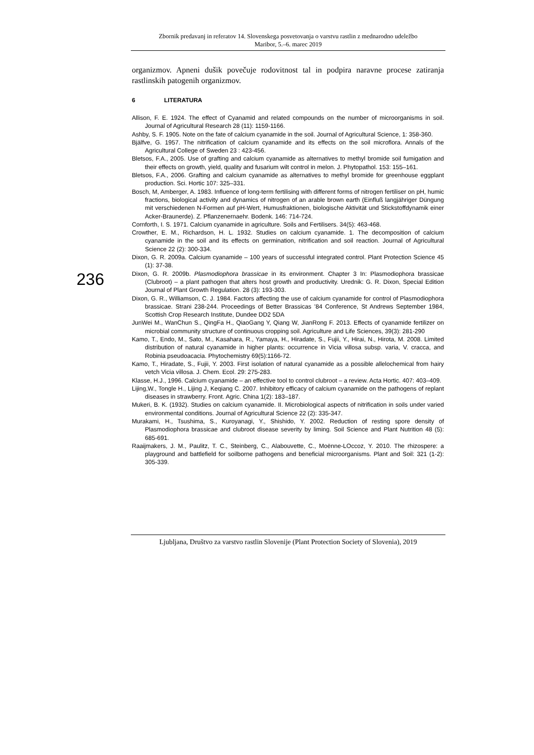Zbornik predavanj in referatov 14. Slovenskega posvetovanja o varstvu rastlin z mednarodno udeležbo
Maribor, 5.–6. marec 2019
organizmov. Apneni dušik povečuje rodovitnost tal in podpira naravne procese zatiranja rastlinskih patogenih organizmov.
6 LITERATURA
Allison, F. E. 1924. The effect of Cyanamid and related compounds on the number of microorganisms in soil. Journal of Agricultural Research 28 (11): 1159-1166.
Ashby, S. F. 1905. Note on the fate of calcium cyanamide in the soil. Journal of Agricultural Science, 1: 358-360.
Bjälfve, G. 1957. The nitrification of calcium cyanamide and its effects on the soil microflora. Annals of the Agricultural College of Sweden 23 : 423-456.
Bletsos, F.A., 2005. Use of grafting and calcium cyanamide as alternatives to methyl bromide soil fumigation and their effects on growth, yield, quality and fusarium wilt control in melon. J. Phytopathol. 153: 155–161.
Bletsos, F.A., 2006. Grafting and calcium cyanamide as alternatives to methyl bromide for greenhouse eggplant production. Sci. Hortic 107: 325–331.
Bosch, M, Amberger, A. 1983. Influence of long-term fertilising with different forms of nitrogen fertiliser on pH, humic fractions, biological activity and dynamics of nitrogen of an arable brown earth (Einfluß langjähriger Düngung mit verschiedenen N-Formen auf pH-Wert, Humusfraktionen, biologische Aktivität und Stickstoffdynamik einer Acker-Braunerde). Z. Pflanzenernaehr. Bodenk. 146: 714-724.
Cornforth, I. S. 1971. Calcium cyanamide in agriculture. Soils and Fertilisers. 34(5): 463-468.
Crowther, E. M., Richardson, H. L. 1932. Studies on calcium cyanamide. 1. The decomposition of calcium cyanamide in the soil and its effects on germination, nitrification and soil reaction. Journal of Agricultural Science 22 (2): 300-334.
Dixon, G. R. 2009a. Calcium cyanamide – 100 years of successful integrated control. Plant Protection Science 45 (1): 37-38.
Dixon, G. R. 2009b. Plasmodiophora brassicae in its environment. Chapter 3 In: Plasmodiophora brassicae (Clubroot) – a plant pathogen that alters host growth and productivity. Urednik: G. R. Dixon, Special Edition Journal of Plant Growth Regulation. 28 (3): 193-303.
Dixon, G. R., Williamson, C. J. 1984. Factors affecting the use of calcium cyanamide for control of Plasmodiophora brassicae. Strani 238-244. Proceedings of Better Brassicas ’84 Conference, St Andrews September 1984, Scottish Crop Research Institute, Dundee DD2 5DA
JunWei M., WanChun S., QingFa H., QiaoGang Y, Qiang W, JianRong F. 2013. Effects of cyanamide fertilizer on microbial community structure of continuous cropping soil. Agriculture and Life Sciences, 39(3): 281-290
Kamo, T., Endo, M., Sato, M., Kasahara, R., Yamaya, H., Hiradate, S., Fujii, Y., Hirai, N., Hirota, M. 2008. Limited distribution of natural cyanamide in higher plants: occurrence in Vicia villosa subsp. varia, V. cracca, and Robinia pseudoacacia. Phytochemistry 69(5):1166-72.
Kamo, T., Hiradate, S., Fujii, Y. 2003. First isolation of natural cyanamide as a possible allelochemical from hairy vetch Vicia villosa. J. Chem. Ecol. 29: 275-283.
Klasse, H.J., 1996. Calcium cyanamide – an effective tool to control clubroot – a review. Acta Hortic. 407: 403–409.
Lijing,W., Tongle H., Lijing J, Keqiang C. 2007. Inhibitory efficacy of calcium cyanamide on the pathogens of replant diseases in strawberry. Front. Agric. China 1(2): 183–187.
Mukeri, B. K. (1932). Studies on calcium cyanamide. II. Microbiological aspects of nitrification in soils under varied environmental conditions. Journal of Agricultural Science 22 (2): 335-347.
Murakami, H., Tsushima, S., Kuroyanagi, Y., Shishido, Y. 2002. Reduction of resting spore density of Plasmodiophora brassicae and clubroot disease severity by liming. Soil Science and Plant Nutrition 48 (5): 685-691.
Raaijmakers, J. M., Paulitz, T. C., Steinberg, C., Alabouvette, C., Moënne-LOccoz, Y. 2010. The rhizospere: a playground and battlefield for soilborne pathogens and beneficial microorganisms. Plant and Soil: 321 (1-2): 305-339.
236
Ljubljana, Društvo za varstvo rastlin Slovenije (Plant Protection Society of Slovenia), 2019